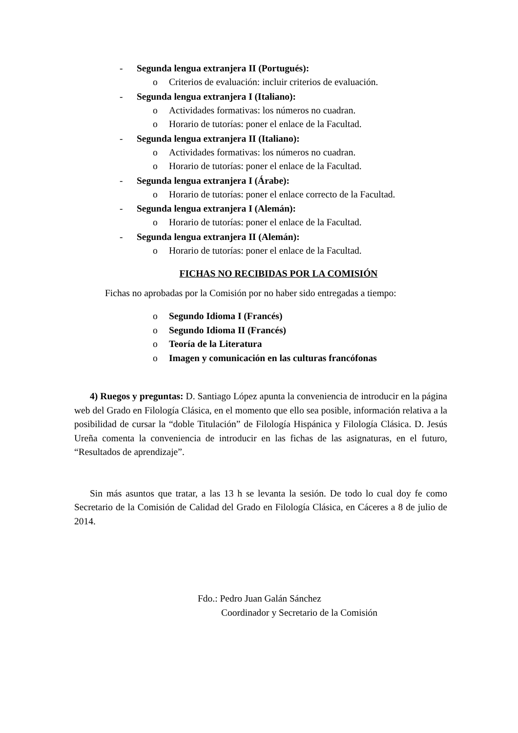- Segunda lengua extranjera II (Portugués):
o Criterios de evaluación: incluir criterios de evaluación.
- Segunda lengua extranjera I (Italiano):
o Actividades formativas: los números no cuadran.
o Horario de tutorías: poner el enlace de la Facultad.
- Segunda lengua extranjera II (Italiano):
o Actividades formativas: los números no cuadran.
o Horario de tutorías: poner el enlace de la Facultad.
- Segunda lengua extranjera I (Árabe):
o Horario de tutorías: poner el enlace correcto de la Facultad.
- Segunda lengua extranjera I (Alemán):
o Horario de tutorías: poner el enlace de la Facultad.
- Segunda lengua extranjera II (Alemán):
o Horario de tutorías: poner el enlace de la Facultad.
FICHAS NO RECIBIDAS POR LA COMISIÓN
Fichas no aprobadas por la Comisión por no haber sido entregadas a tiempo:
o Segundo Idioma I (Francés)
o Segundo Idioma II (Francés)
o Teoría de la Literatura
o Imagen y comunicación en las culturas francófonas
4) Ruegos y preguntas: D. Santiago López apunta la conveniencia de introducir en la página web del Grado en Filología Clásica, en el momento que ello sea posible, información relativa a la posibilidad de cursar la “doble Titulación” de Filología Hispánica y Filología Clásica. D. Jesús Ureña comenta la conveniencia de introducir en las fichas de las asignaturas, en el futuro, “Resultados de aprendizaje”.
Sin más asuntos que tratar, a las 13 h se levanta la sesión. De todo lo cual doy fe como Secretario de la Comisión de Calidad del Grado en Filología Clásica, en Cáceres a 8 de julio de 2014.
Fdo.: Pedro Juan Galán Sánchez
Coordinador y Secretario de la Comisión